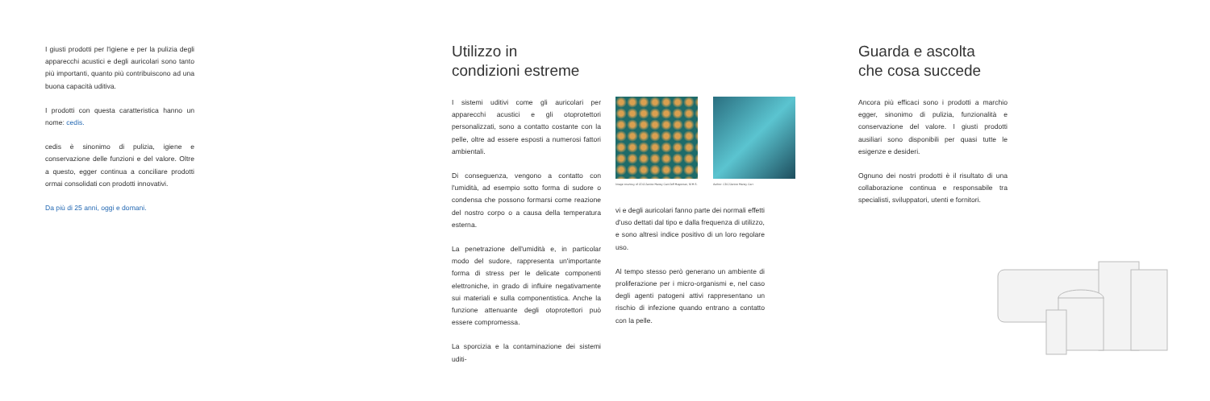I giusti prodotti per l'igiene e per la pulizia degli apparecchi acustici e degli auricolari sono tanto più importanti, quanto più contribuiscono ad una buona capacità uditiva.
I prodotti con questa caratteristica hanno un nome: cedis.
cedis è sinonimo di pulizia, igiene e conservazione delle funzioni e del valore. Oltre a questo, egger continua a conciliare prodotti ormai consolidati con prodotti innovativi.
Da più di 25 anni, oggi e domani.
Utilizzo in
condizioni estreme
I sistemi uditivi come gli auricolari per apparecchi acustici e gli otoprotettori personalizzati, sono a contatto costante con la pelle, oltre ad essere esposti a numerosi fattori ambientali.
Di conseguenza, vengono a contatto con l'umidità, ad esempio sotto forma di sudore o condensa che possono formarsi come reazione del nostro corpo o a causa della temperatura esterna.
La penetrazione dell'umidità e, in particolar modo del sudore, rappresenta un'importante forma di stress per le delicate componenti elettroniche, in grado di influire negativamente sui materiali e sulla componentistica. Anche la funzione attenuante degli otoprotettori può essere compromessa.
La sporcizia e la contaminazione dei sistemi uditi-
Image courtesy of CDC/Janice Haney Carr/Jeff Hageman, M.H.S.
Author: CDC/Janice Haney Carr
vi e degli auricolari fanno parte dei normali effetti d'uso dettati dal tipo e dalla frequenza di utilizzo, e sono altresì indice positivo di un loro regolare uso.
Al tempo stesso però generano un ambiente di proliferazione per i micro-organismi e, nel caso degli agenti patogeni attivi rappresentano un rischio di infezione quando entrano a contatto con la pelle.
Guarda e ascolta
che cosa succede
Ancora più efficaci sono i prodotti a marchio egger, sinonimo di pulizia, funzionalità e conservazione del valore. I giusti prodotti ausiliari sono disponibili per quasi tutte le esigenze e desideri.
Ognuno dei nostri prodotti è il risultato di una collaborazione continua e responsabile tra specialisti, sviluppatori, utenti e fornitori.